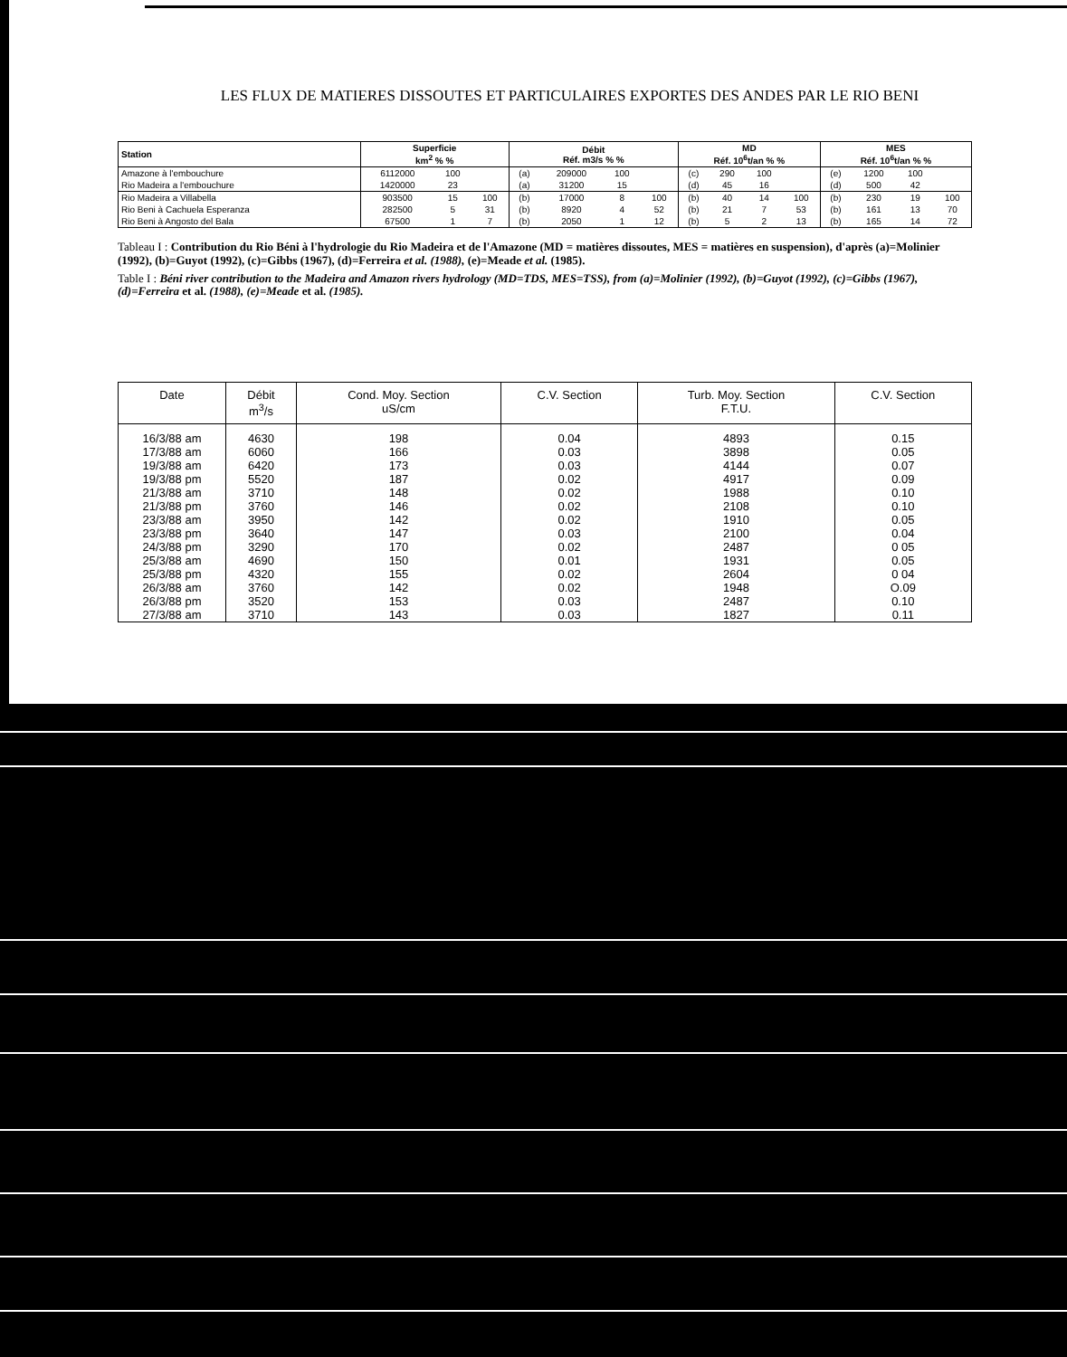LES FLUX DE MATIERES DISSOUTES ET PARTICULAIRES EXPORTES DES ANDES PAR LE RIO BENI
| Station | Superficie km<sup>2</sup> % % | | | Débit Réf. m3/s % % | | | | MD Réf. 10<sup>6</sup>t/an % % | | | | MES Réf. 10<sup>6</sup>t/an % % | | | |
| --- | --- | --- | --- | --- | --- | --- | --- | --- | --- | --- | --- | --- | --- | --- | --- |
| Amazone à l'embouchure | 6112000 | 100 | | (a) | 209000 | 100 | | (c) | 290 | 100 | | (e) | 1200 | 100 | |
| Rio Madeira a l'embouchure | 1420000 | 23 | | (a) | 31200 | 15 | | (d) | 45 | 16 | | (d) | 500 | 42 | |
| Rio Madeira a Villabella | 903500 | 15 | 100 | (b) | 17000 | 8 | 100 | (b) | 40 | 14 | 100 | (b) | 230 | 19 | 100 |
| Rio Beni à Cachuela Esperanza | 282500 | 5 | 31 | (b) | 8920 | 4 | 52 | (b) | 21 | 7 | 53 | (b) | 161 | 13 | 70 |
| Rio Beni à Angosto del Bala | 67500 | 1 | 7 | (b) | 2050 | 1 | 12 | (b) | 5 | 2 | 13 | (b) | 165 | 14 | 72 |
Tableau I : Contribution du Rio Béni à l'hydrologie du Rio Madeira et de l'Amazone (MD = matières dissoutes, MES = matières en suspension), d'après (a)=Molinier (1992), (b)=Guyot (1992), (c)=Gibbs (1967), (d)=Ferreira et al. (1988), (e)=Meade et al. (1985).
Table I : Béni river contribution to the Madeira and Amazon rivers hydrology (MD=TDS, MES=TSS), from (a)=Molinier (1992), (b)=Guyot (1992), (c)=Gibbs (1967), (d)=Ferreira et al. (1988), (e)=Meade et al. (1985).
| Date | Débit m<sup>3</sup>/s | Cond. Moy. Section uS/cm | C.V. Section | Turb. Moy. Section F.T.U. | C.V. Section |
| --- | --- | --- | --- | --- | --- |
| 16/3/88 am | 4630 | 198 | 0.04 | 4893 | 0.15 |
| 17/3/88 am | 6060 | 166 | 0.03 | 3898 | 0.05 |
| 19/3/88 am | 6420 | 173 | 0.03 | 4144 | 0.07 |
| 19/3/88 pm | 5520 | 187 | 0.02 | 4917 | 0.09 |
| 21/3/88 am | 3710 | 148 | 0.02 | 1988 | 0.10 |
| 21/3/88 pm | 3760 | 146 | 0.02 | 2108 | 0.10 |
| 23/3/88 am | 3950 | 142 | 0.02 | 1910 | 0.05 |
| 23/3/88 pm | 3640 | 147 | 0.03 | 2100 | 0.04 |
| 24/3/88 pm | 3290 | 170 | 0.02 | 2487 | 0 05 |
| 25/3/88 am | 4690 | 150 | 0.01 | 1931 | 0.05 |
| 25/3/88 pm | 4320 | 155 | 0.02 | 2604 | 0 04 |
| 26/3/88 am | 3760 | 142 | 0.02 | 1948 | O.09 |
| 26/3/88 pm | 3520 | 153 | 0.03 | 2487 | 0.10 |
| 27/3/88 am | 3710 | 143 | 0.03 | 1827 | 0.11 |